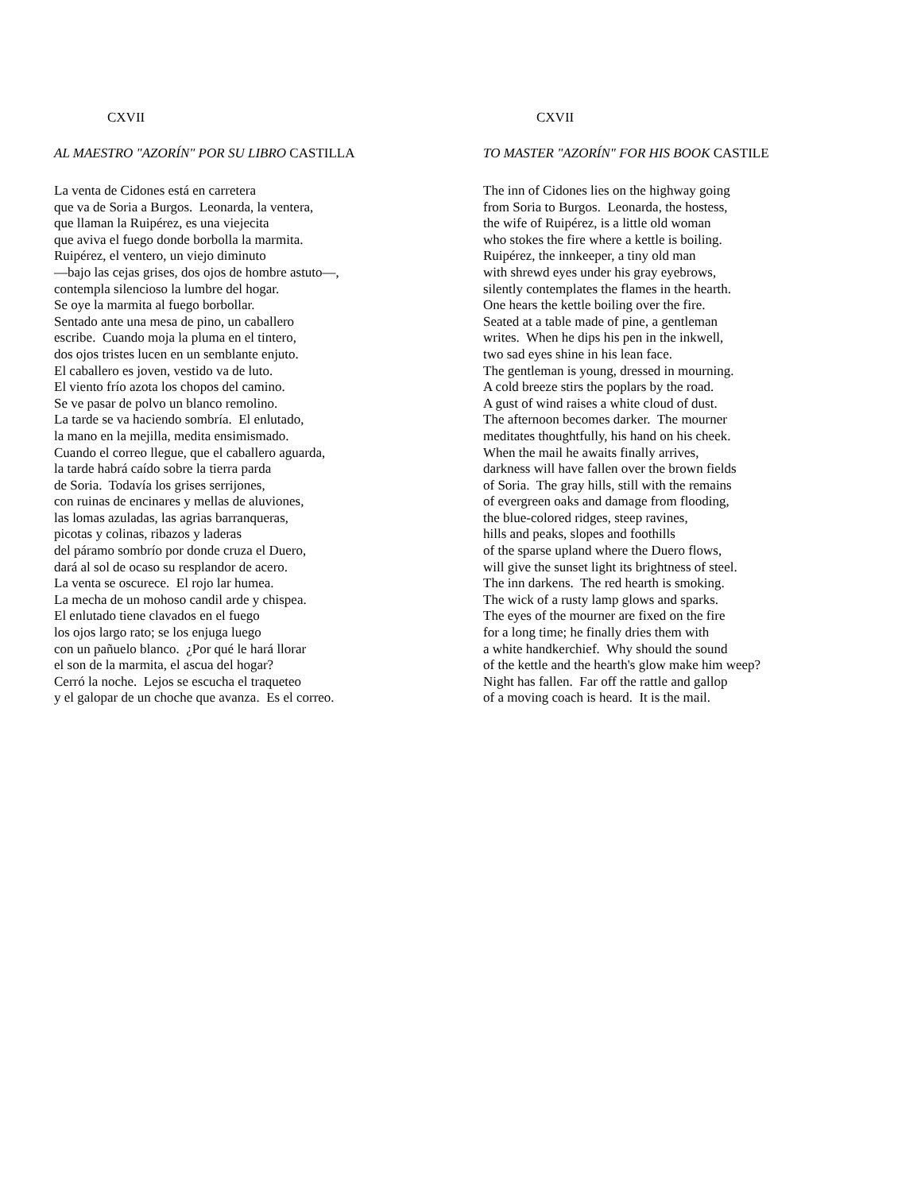CXVII
AL MAESTRO "AZORÍN" POR SU LIBRO CASTILLA
La venta de Cidones está en carretera que va de Soria a Burgos. Leonarda, la ventera, que llaman la Ruipérez, es una viejecita que aviva el fuego donde borbolla la marmita. Ruipérez, el ventero, un viejo diminuto —bajo las cejas grises, dos ojos de hombre astuto—, contempla silencioso la lumbre del hogar. Se oye la marmita al fuego borbollar. Sentado ante una mesa de pino, un caballero escribe. Cuando moja la pluma en el tintero, dos ojos tristes lucen en un semblante enjuto. El caballero es joven, vestido va de luto. El viento frío azota los chopos del camino. Se ve pasar de polvo un blanco remolino. La tarde se va haciendo sombría. El enlutado, la mano en la mejilla, medita ensimismado. Cuando el correo llegue, que el caballero aguarda, la tarde habrá caído sobre la tierra parda de Soria. Todavía los grises serrijones, con ruinas de encinares y mellas de aluviones, las lomas azuladas, las agrias barranqueras, picotas y colinas, ribazos y laderas del páramo sombrío por donde cruza el Duero, dará al sol de ocaso su resplandor de acero. La venta se oscurece. El rojo lar humea. La mecha de un mohoso candil arde y chispea. El enlutado tiene clavados en el fuego los ojos largo rato; se los enjuga luego con un pañuelo blanco. ¿Por qué le hará llorar el son de la marmita, el ascua del hogar? Cerró la noche. Lejos se escucha el traqueteo y el galopar de un choche que avanza. Es el correo.
CXVII
TO MASTER "AZORÍN" FOR HIS BOOK CASTILE
The inn of Cidones lies on the highway going from Soria to Burgos. Leonarda, the hostess, the wife of Ruipérez, is a little old woman who stokes the fire where a kettle is boiling. Ruipérez, the innkeeper, a tiny old man with shrewd eyes under his gray eyebrows, silently contemplates the flames in the hearth. One hears the kettle boiling over the fire. Seated at a table made of pine, a gentleman writes. When he dips his pen in the inkwell, two sad eyes shine in his lean face. The gentleman is young, dressed in mourning. A cold breeze stirs the poplars by the road. A gust of wind raises a white cloud of dust. The afternoon becomes darker. The mourner meditates thoughtfully, his hand on his cheek. When the mail he awaits finally arrives, darkness will have fallen over the brown fields of Soria. The gray hills, still with the remains of evergreen oaks and damage from flooding, the blue-colored ridges, steep ravines, hills and peaks, slopes and foothills of the sparse upland where the Duero flows, will give the sunset light its brightness of steel. The inn darkens. The red hearth is smoking. The wick of a rusty lamp glows and sparks. The eyes of the mourner are fixed on the fire for a long time; he finally dries them with a white handkerchief. Why should the sound of the kettle and the hearth's glow make him weep? Night has fallen. Far off the rattle and gallop of a moving coach is heard. It is the mail.